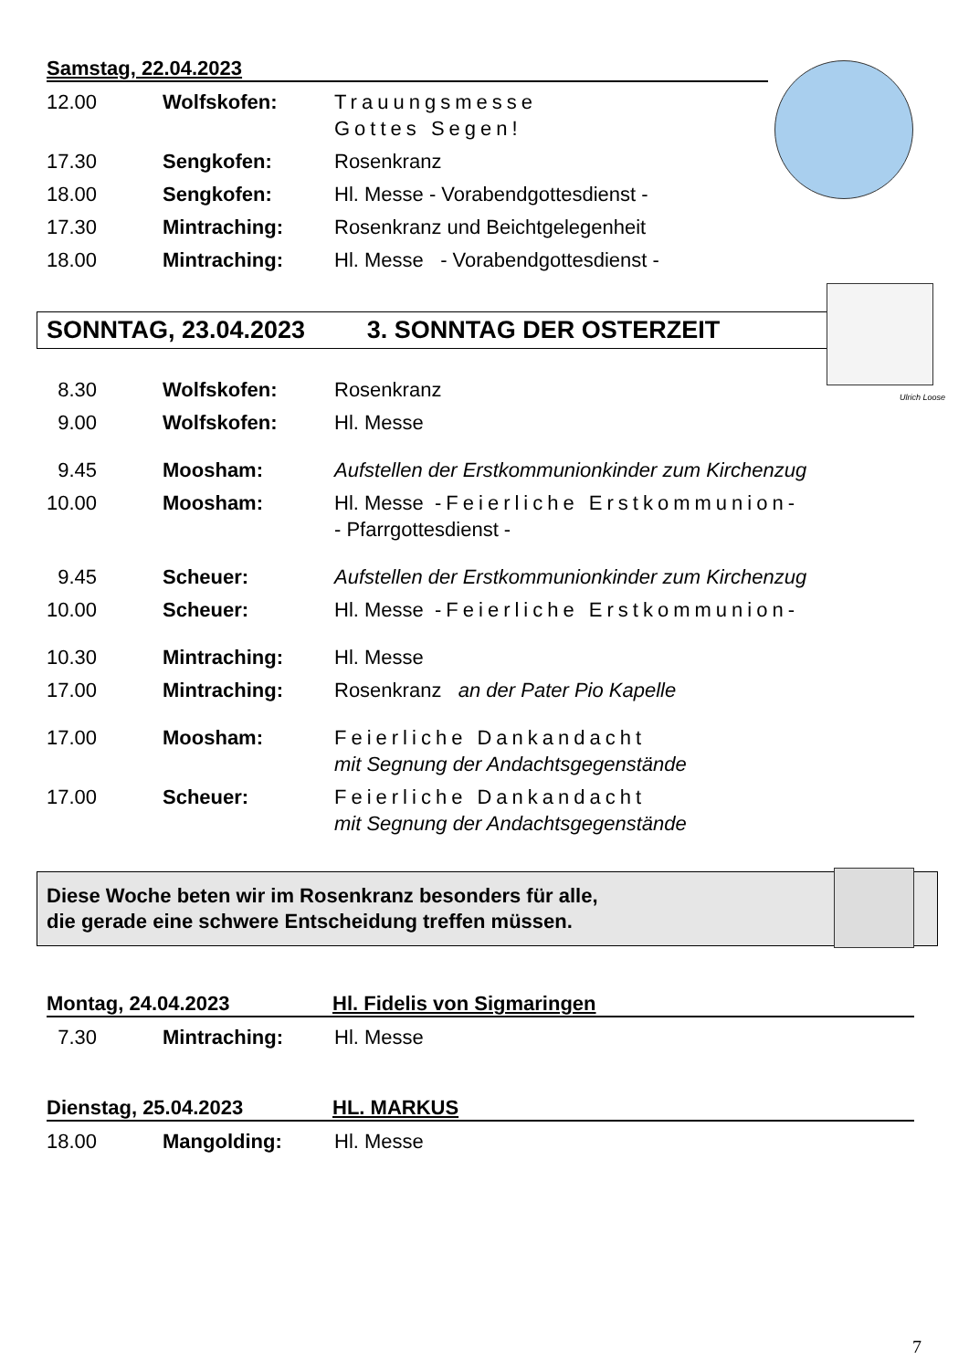Ulrich Loose
Samstag, 22.04.2023
12.00 Wolfskofen: Trauungsmesse
Gottes Segen!
17.30 Sengkofen: Rosenkranz
18.00 Sengkofen: Hl. Messe - Vorabendgottesdienst -
17.30 Mintraching: Rosenkranz und Beichtgelegenheit
18.00 Mintraching: Hl. Messe - Vorabendgottesdienst -
SONNTAG, 23.04.2023 3. SONNTAG DER OSTERZEIT
8.30 Wolfskofen: Rosenkranz
9.00 Wolfskofen: Hl. Messe
9.45 Moosham: Aufstellen der Erstkommunionkinder zum Kirchenzug
10.00 Moosham: Hl. Messe -Feierliche Erstkommunion-
- Pfarrgottesdienst -
9.45 Scheuer: Aufstellen der Erstkommunionkinder zum Kirchenzug
10.00 Scheuer: Hl. Messe -Feierliche Erstkommunion-
10.30 Mintraching: Hl. Messe
17.00 Mintraching: Rosenkranz an der Pater Pio Kapelle
17.00 Moosham: Feierliche Dankandacht
mit Segnung der Andachtsgegenstände
17.00 Scheuer: Feierliche Dankandacht
mit Segnung der Andachtsgegenstände
Diese Woche beten wir im Rosenkranz besonders für alle,
die gerade eine schwere Entscheidung treffen müssen.
Montag, 24.04.2023 Hl. Fidelis von Sigmaringen
7.30 Mintraching: Hl. Messe
Dienstag, 25.04.2023 HL. MARKUS
18.00 Mangolding: Hl. Messe
7